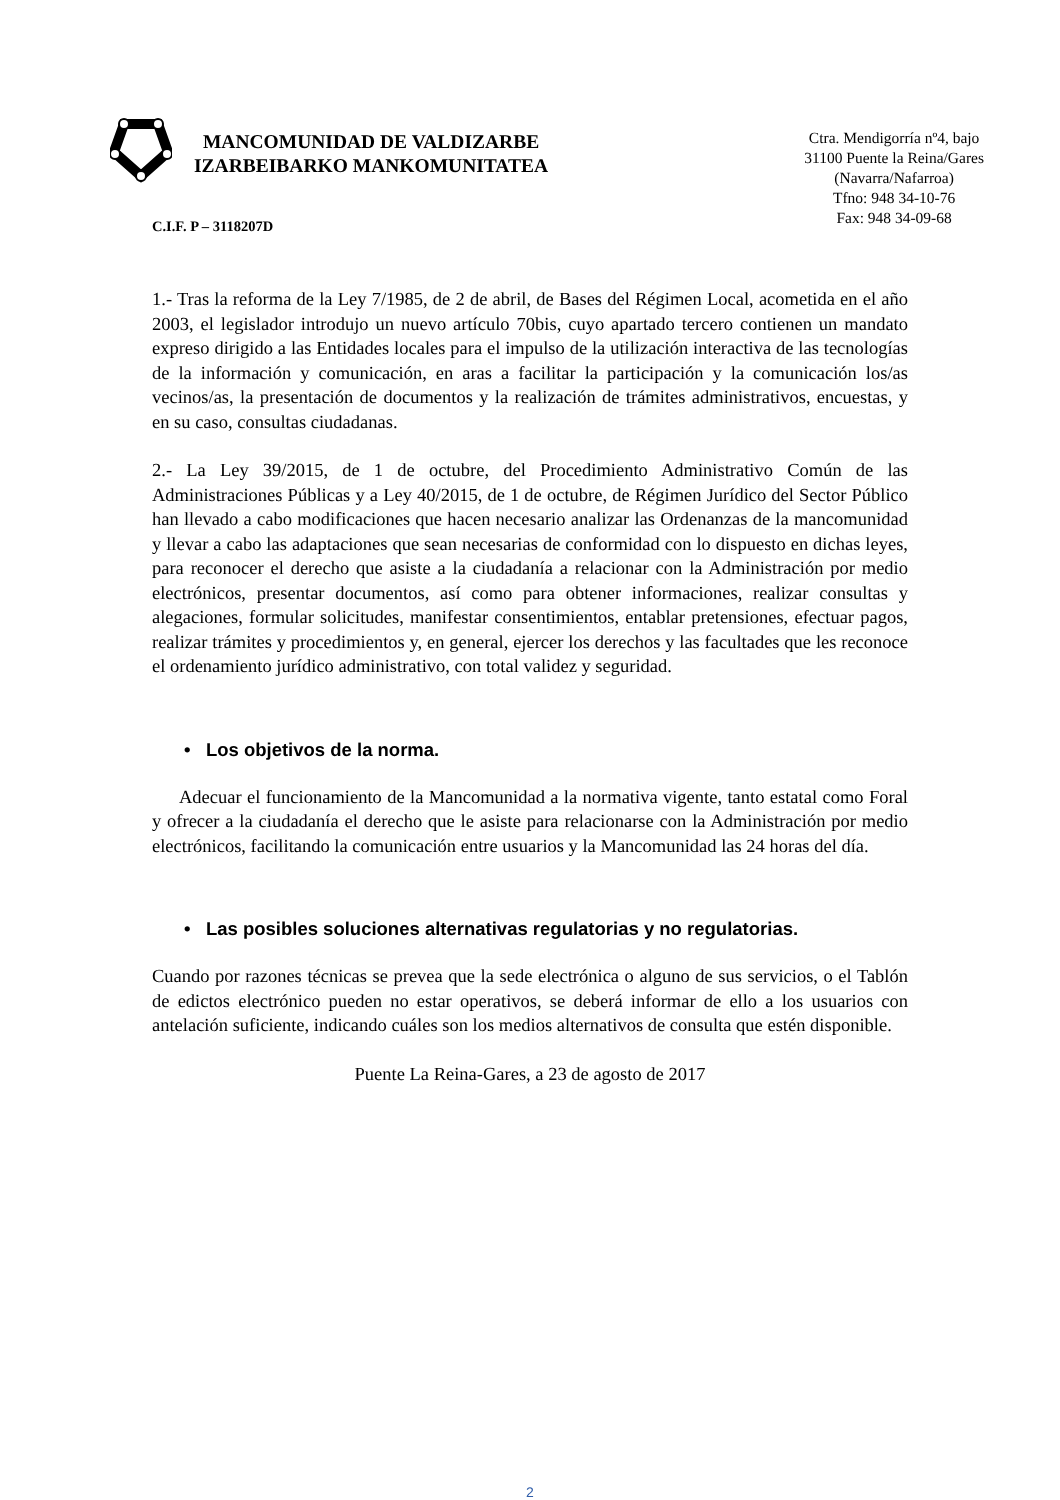MANCOMUNIDAD DE VALDIZARBE
IZARBEIBARKO MANKOMUNITATEA
Ctra. Mendigorría nº4, bajo
31100 Puente la Reina/Gares
(Navarra/Nafarroa)
Tfno: 948 34-10-76
Fax: 948 34-09-68
C.I.F. P – 3118207D
1.- Tras la reforma de la Ley 7/1985, de 2 de abril, de Bases del Régimen Local, acometida en el año 2003, el legislador introdujo un nuevo artículo 70bis, cuyo apartado tercero contienen un mandato expreso dirigido a las Entidades locales para el impulso de la utilización interactiva de las tecnologías de la información y comunicación, en aras a facilitar la participación y la comunicación los/as vecinos/as, la presentación de documentos y la realización de trámites administrativos, encuestas, y en su caso, consultas ciudadanas.
2.- La Ley 39/2015, de 1 de octubre, del Procedimiento Administrativo Común de las Administraciones Públicas y a Ley 40/2015, de 1 de octubre, de Régimen Jurídico del Sector Público han llevado a cabo modificaciones que hacen necesario analizar las Ordenanzas de la mancomunidad y llevar a cabo las adaptaciones que sean necesarias de conformidad con lo dispuesto en dichas leyes, para reconocer el derecho que asiste a la ciudadanía a relacionar con la Administración por medio electrónicos, presentar documentos, así como para obtener informaciones, realizar consultas y alegaciones, formular solicitudes, manifestar consentimientos, entablar pretensiones, efectuar pagos, realizar trámites y procedimientos y, en general, ejercer los derechos y las facultades que les reconoce el ordenamiento jurídico administrativo, con total validez y seguridad.
• Los objetivos de la norma.
Adecuar el funcionamiento de la Mancomunidad a la normativa vigente, tanto estatal como Foral y ofrecer a la ciudadanía el derecho que le asiste para relacionarse con la Administración por medio electrónicos, facilitando la comunicación entre usuarios y la Mancomunidad las 24 horas del día.
• Las posibles soluciones alternativas regulatorias y no regulatorias.
Cuando por razones técnicas se prevea que la sede electrónica o alguno de sus servicios, o el Tablón de edictos electrónico pueden no estar operativos, se deberá informar de ello a los usuarios con antelación suficiente, indicando cuáles son los medios alternativos de consulta que estén disponible.
Puente La Reina-Gares, a 23 de agosto de 2017
2